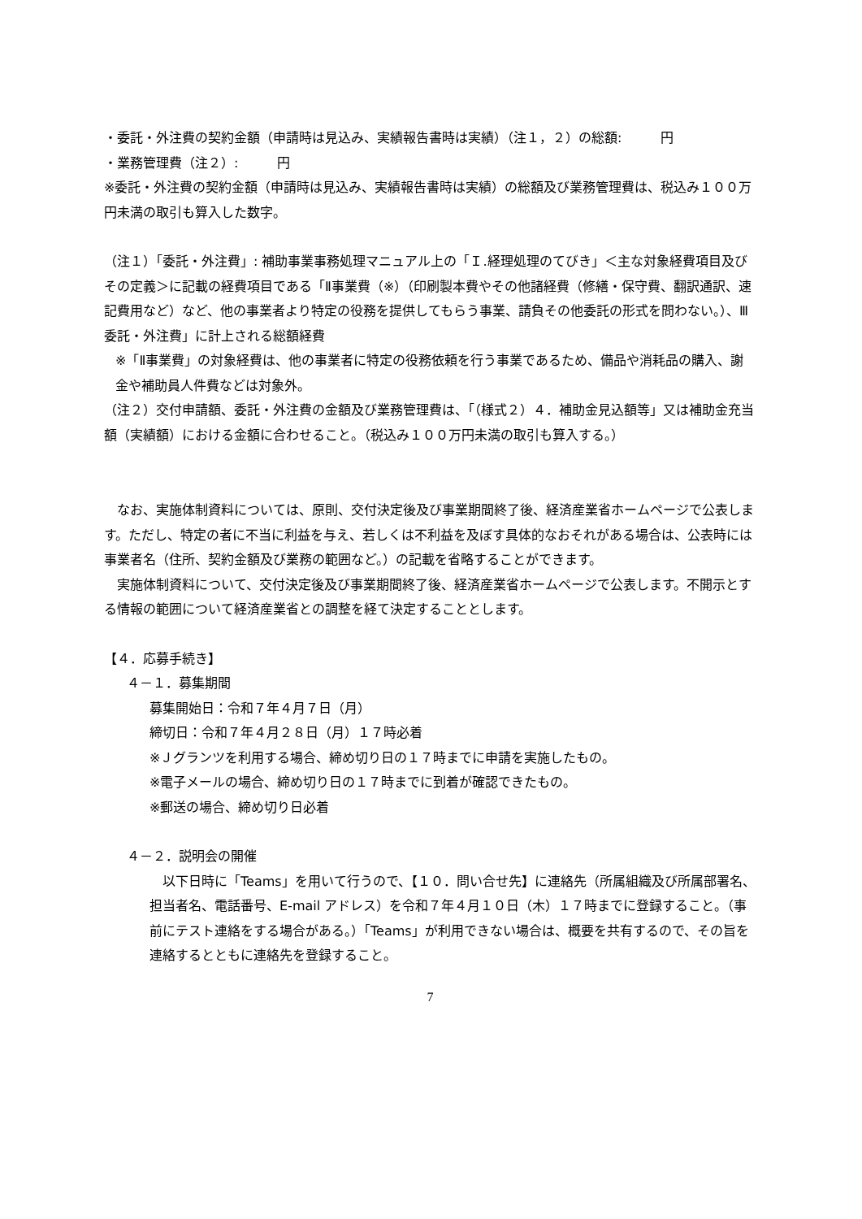・委託・外注費の契約金額（申請時は見込み、実績報告書時は実績）（注１，２）の総額:　　　円
・業務管理費（注２）:　　　円
※委託・外注費の契約金額（申請時は見込み、実績報告書時は実績）の総額及び業務管理費は、税込み１００万円未満の取引も算入した数字。
（注１）「委託・外注費」: 補助事業事務処理マニュアル上の「Ｉ.経理処理のてびき」＜主な対象経費項目及びその定義＞に記載の経費項目である「Ⅱ事業費（※）（印刷製本費やその他諸経費（修繕・保守費、翻訳通訳、速記費用など）など、他の事業者より特定の役務を提供してもらう事業、請負その他委託の形式を問わない。）、Ⅲ委託・外注費」に計上される総額経費
※「Ⅱ事業費」の対象経費は、他の事業者に特定の役務依頼を行う事業であるため、備品や消耗品の購入、謝金や補助員人件費などは対象外。
（注２）交付申請額、委託・外注費の金額及び業務管理費は、「（様式２）４．補助金見込額等」又は補助金充当額（実績額）における金額に合わせること。（税込み１００万円未満の取引も算入する。）
　なお、実施体制資料については、原則、交付決定後及び事業期間終了後、経済産業省ホームページで公表します。ただし、特定の者に不当に利益を与え、若しくは不利益を及ぼす具体的なおそれがある場合は、公表時には事業者名（住所、契約金額及び業務の範囲など。）の記載を省略することができます。
　実施体制資料について、交付決定後及び事業期間終了後、経済産業省ホームページで公表します。不開示とする情報の範囲について経済産業省との調整を経て決定することとします。
【４．応募手続き】
４－１．募集期間
募集開始日：令和７年４月７日（月）
締切日：令和７年４月２８日（月）１７時必着
※Ｊグランツを利用する場合、締め切り日の１７時までに申請を実施したもの。
※電子メールの場合、締め切り日の１７時までに到着が確認できたもの。
※郵送の場合、締め切り日必着
４－２．説明会の開催
　以下日時に「Teams」を用いて行うので、【１０．問い合せ先】に連絡先（所属組織及び所属部署名、担当者名、電話番号、E-mail アドレス）を令和７年４月１０日（木）１７時までに登録すること。（事前にテスト連絡をする場合がある。）「Teams」が利用できない場合は、概要を共有するので、その旨を連絡するとともに連絡先を登録すること。
7